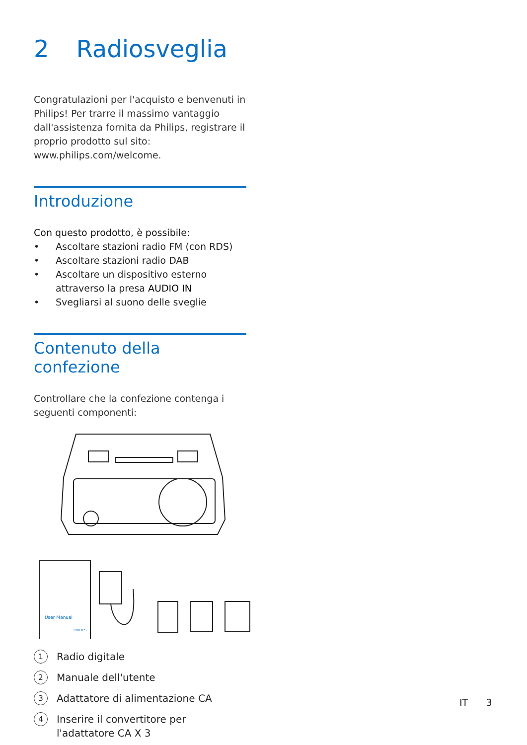2 Radiosveglia
Congratulazioni per l'acquisto e benvenuti in Philips! Per trarre il massimo vantaggio dall'assistenza fornita da Philips, registrare il proprio prodotto sul sito: www.philips.com/welcome.
Introduzione
Con questo prodotto, è possibile:
• Ascoltare stazioni radio FM (con RDS)
• Ascoltare stazioni radio DAB
• Ascoltare un dispositivo esterno attraverso la presa AUDIO IN
• Svegliarsi al suono delle sveglie
Contenuto della confezione
Controllare che la confezione contenga i seguenti componenti:
User Manual
PHILIPS
1 Radio digitale
2 Manuale dell'utente
3 Adattatore di alimentazione CA
4
Inserire il convertitore per l'adattatore CA X 3
IT 3